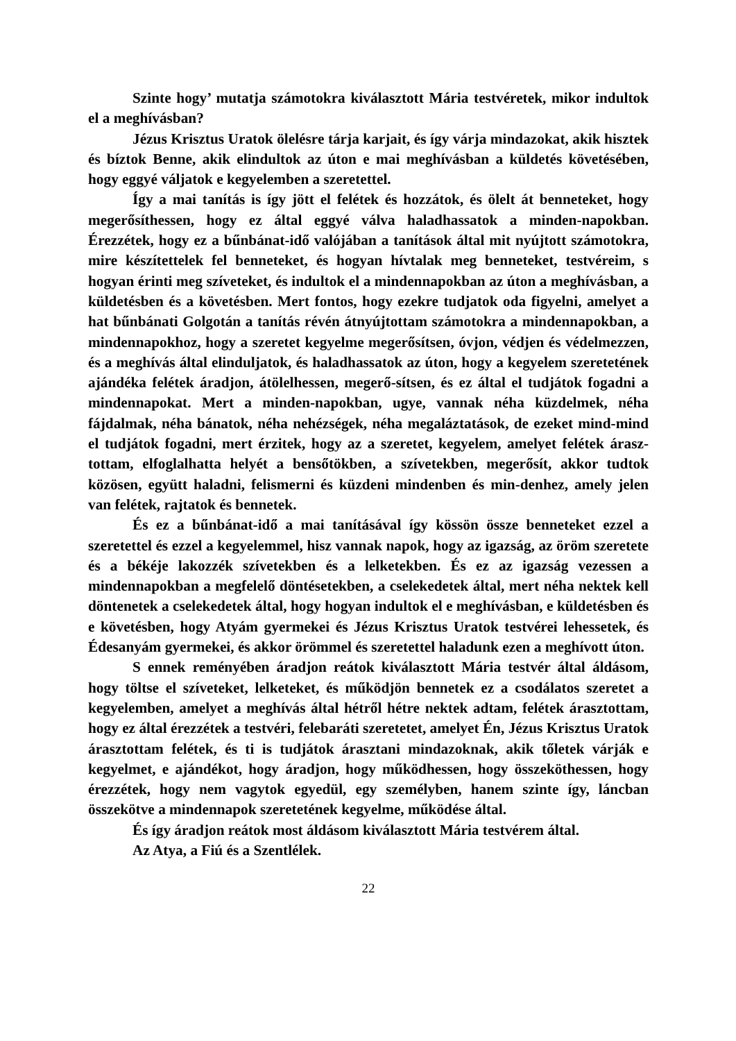Szinte hogy’ mutatja számotokra kiválasztott Mária testvéretek, mikor indultok el a meghívásban?
Jézus Krisztus Uratok ölelésre tárja karjait, és így várja mindazokat, akik hisztek és bíztok Benne, akik elindultok az úton e mai meghívásban a küldetés követésében, hogy eggyé váljatok e kegyelemben a szeretettel.
Így a mai tanítás is így jött el felétek és hozzátok, és ölelt át benneteket, hogy megerősíthessen, hogy ez által eggyé válva haladhassatok a minden-napokban. Érezzétek, hogy ez a bűnbánat-idő valójában a tanítások által mit nyújtott számotokra, mire készítettelek fel benneteket, és hogyan hívtalak meg benneteket, testvéreim, s hogyan érinti meg szíveteket, és indultok el a mindennapokban az úton a meghívásban, a küldetésben és a követésben. Mert fontos, hogy ezekre tudjatok oda figyelni, amelyet a hat bűnbánati Golgotán a tanítás révén átnyújtottam számotokra a mindennapokban, a mindennapokhoz, hogy a szeretet kegyelme megerősítsen, óvjon, védjen és védelmezzen, és a meghívás által elinduljatok, és haladhassatok az úton, hogy a kegyelem szeretetének ajándéka felétek áradjon, átölelhessen, megerő-sítsen, és ez által el tudjátok fogadni a mindennapokat. Mert a minden-napokban, ugye, vannak néha küzdelmek, néha fájdalmak, néha bánatok, néha nehézségek, néha megaláztatások, de ezeket mind-mind el tudjátok fogadni, mert érzitek, hogy az a szeretet, kegyelem, amelyet felétek árasz-tottam, elfoglalhatta helyét a bensőtökben, a szívetekben, megerősít, akkor tudtok közösen, együtt haladni, felismerni és küzdeni mindenben és min-denhez, amely jelen van felétek, rajtatok és bennetek.
És ez a bűnbánat-idő a mai tanításával így kössön össze benneteket ezzel a szeretettel és ezzel a kegyelemmel, hisz vannak napok, hogy az igazság, az öröm szeretete és a békéje lakozzék szívetekben és a lelketekben. És ez az igazság vezessen a mindennapokban a megfelelő döntésetekben, a cselekedetek által, mert néha nektek kell döntenetek a cselekedetek által, hogy hogyan indultok el e meghívásban, e küldetésben és e követésben, hogy Atyám gyermekei és Jézus Krisztus Uratok testvérei lehessetek, és Édesanyám gyermekei, és akkor örömmel és szeretettel haladunk ezen a meghívott úton.
S ennek reményében áradjon reátok kiválasztott Mária testvér által áldásom, hogy töltse el szíveteket, lelketeket, és működjön bennetek ez a csodálatos szeretet a kegyelemben, amelyet a meghívás által hétről hétre nektek adtam, felétek árasztottam, hogy ez által érezzétek a testvéri, felebaráti szeretetet, amelyet Én, Jézus Krisztus Uratok árasztottam felétek, és ti is tudjátok árasztani mindazoknak, akik tőletek várják e kegyelmet, e ajándékot, hogy áradjon, hogy működhessen, hogy összeköthessen, hogy érezzétek, hogy nem vagytok egyedül, egy személyben, hanem szinte így, láncban összekötve a mindennapok szeretetének kegyelme, működése által.
És így áradjon reátok most áldásom kiválasztott Mária testvérem által.
Az Atya, a Fiú és a Szentlélek.
22